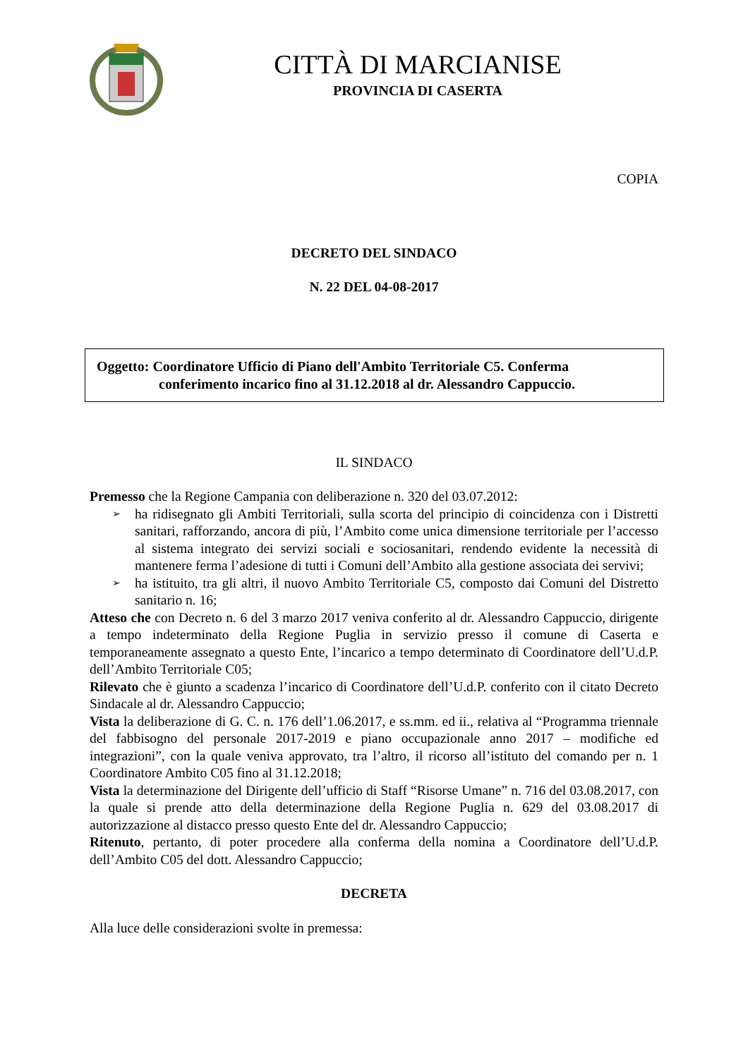CITTÀ DI MARCIANISE
PROVINCIA DI CASERTA
COPIA
DECRETO DEL SINDACO
N. 22 DEL 04-08-2017
Oggetto: Coordinatore Ufficio di Piano dell'Ambito Territoriale C5. Conferma
conferimento incarico fino al 31.12.2018 al dr. Alessandro Cappuccio.
IL SINDACO
Premesso che la Regione Campania con deliberazione n. 320 del 03.07.2012:
➢ ha ridisegnato gli Ambiti Territoriali, sulla scorta del principio di coincidenza con i Distretti sanitari, rafforzando, ancora di più, l’Ambito come unica dimensione territoriale per l’accesso al sistema integrato dei servizi sociali e sociosanitari, rendendo evidente la necessità di mantenere ferma l’adesione di tutti i Comuni dell’Ambito alla gestione associata dei servivi;
➢ ha istituito, tra gli altri, il nuovo Ambito Territoriale C5, composto dai Comuni del Distretto sanitario n. 16;
Atteso che con Decreto n. 6 del 3 marzo 2017 veniva conferito al dr. Alessandro Cappuccio, dirigente a tempo indeterminato della Regione Puglia in servizio presso il comune di Caserta e temporaneamente assegnato a questo Ente, l’incarico a tempo determinato di Coordinatore dell’U.d.P. dell’Ambito Territoriale C05;
Rilevato che è giunto a scadenza l’incarico di Coordinatore dell’U.d.P. conferito con il citato Decreto Sindacale al dr. Alessandro Cappuccio;
Vista la deliberazione di G. C. n. 176 dell’1.06.2017, e ss.mm. ed ii., relativa al “Programma triennale del fabbisogno del personale 2017-2019 e piano occupazionale anno 2017 – modifiche ed integrazioni”, con la quale veniva approvato, tra l’altro, il ricorso all’istituto del comando per n. 1 Coordinatore Ambito C05 fino al 31.12.2018;
Vista la determinazione del Dirigente dell’ufficio di Staff “Risorse Umane” n. 716 del 03.08.2017, con la quale si prende atto della determinazione della Regione Puglia n. 629 del 03.08.2017 di autorizzazione al distacco presso questo Ente del dr. Alessandro Cappuccio;
Ritenuto, pertanto, di poter procedere alla conferma della nomina a Coordinatore dell’U.d.P. dell’Ambito C05 del dott. Alessandro Cappuccio;
DECRETA
Alla luce delle considerazioni svolte in premessa: